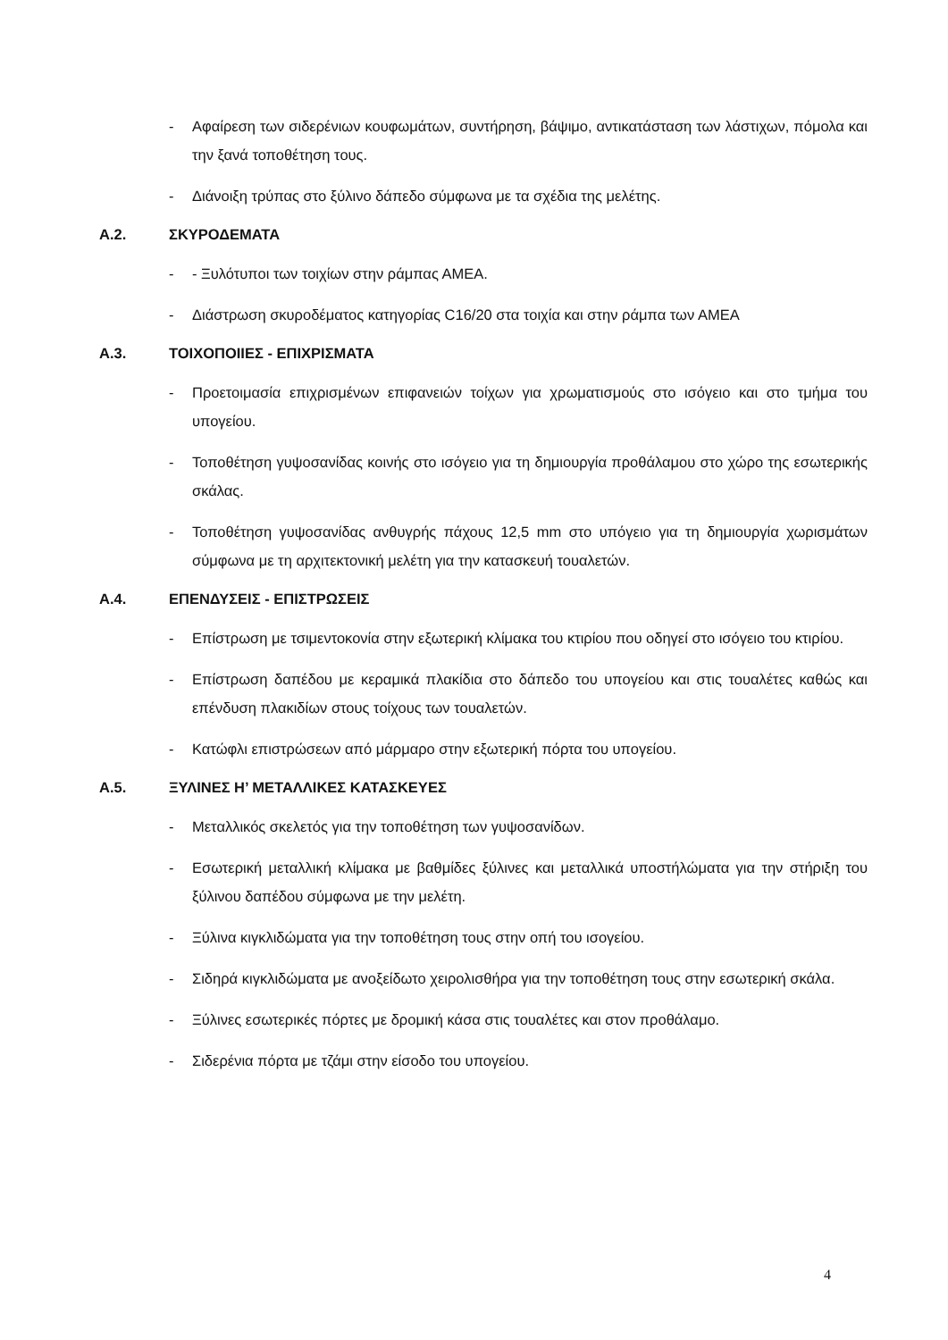- Αφαίρεση των σιδερένιων κουφωμάτων, συντήρηση, βάψιμο, αντικατάσταση των λάστιχων, πόμολα και την ξανά τοποθέτηση τους.
- Διάνοιξη τρύπας στο ξύλινο δάπεδο σύμφωνα με τα σχέδια της μελέτης.
Α.2. ΣΚΥΡΟΔΕΜΑΤΑ
- - Ξυλότυποι των τοιχίων στην ράμπας ΑΜΕΑ.
- Διάστρωση σκυροδέματος κατηγορίας C16/20 στα τοιχία και στην ράμπα των ΑΜΕΑ
Α.3. ΤΟΙΧΟΠΟΙΙΕΣ - ΕΠΙΧΡΙΣΜΑΤΑ
- Προετοιμασία επιχρισμένων επιφανειών τοίχων για χρωματισμούς στο ισόγειο και στο τμήμα του υπογείου.
- Τοποθέτηση γυψοσανίδας κοινής στο ισόγειο για τη δημιουργία προθάλαμου στο χώρο της εσωτερικής σκάλας.
- Τοποθέτηση γυψοσανίδας ανθυγρής πάχους 12,5 mm στο υπόγειο για τη δημιουργία χωρισμάτων σύμφωνα με τη αρχιτεκτονική μελέτη για την κατασκευή τουαλετών.
Α.4. ΕΠΕΝΔΥΣΕΙΣ - ΕΠΙΣΤΡΩΣΕΙΣ
- Επίστρωση με τσιμεντοκονία στην εξωτερική κλίμακα του κτιρίου που οδηγεί στο ισόγειο του κτιρίου.
- Επίστρωση δαπέδου με κεραμικά πλακίδια στο δάπεδο του υπογείου και στις τουαλέτες καθώς και επένδυση πλακιδίων στους τοίχους των τουαλετών.
- Κατώφλι επιστρώσεων από μάρμαρο στην εξωτερική πόρτα του υπογείου.
Α.5. ΞΥΛΙΝΕΣ Η’ ΜΕΤΑΛΛΙΚΕΣ ΚΑΤΑΣΚΕΥΕΣ
- Μεταλλικός σκελετός για την τοποθέτηση των γυψοσανίδων.
- Εσωτερική μεταλλική κλίμακα με βαθμίδες ξύλινες και μεταλλικά υποστήλώματα για την στήριξη του ξύλινου δαπέδου σύμφωνα με την μελέτη.
- Ξύλινα κιγκλιδώματα για την τοποθέτηση τους στην οπή του ισογείου.
- Σιδηρά κιγκλιδώματα με ανοξείδωτο χειρολισθήρα για την τοποθέτηση τους στην εσωτερική σκάλα.
- Ξύλινες εσωτερικές πόρτες με δρομική κάσα στις τουαλέτες και στον προθάλαμο.
- Σιδερένια πόρτα με τζάμι στην είσοδο του υπογείου.
4